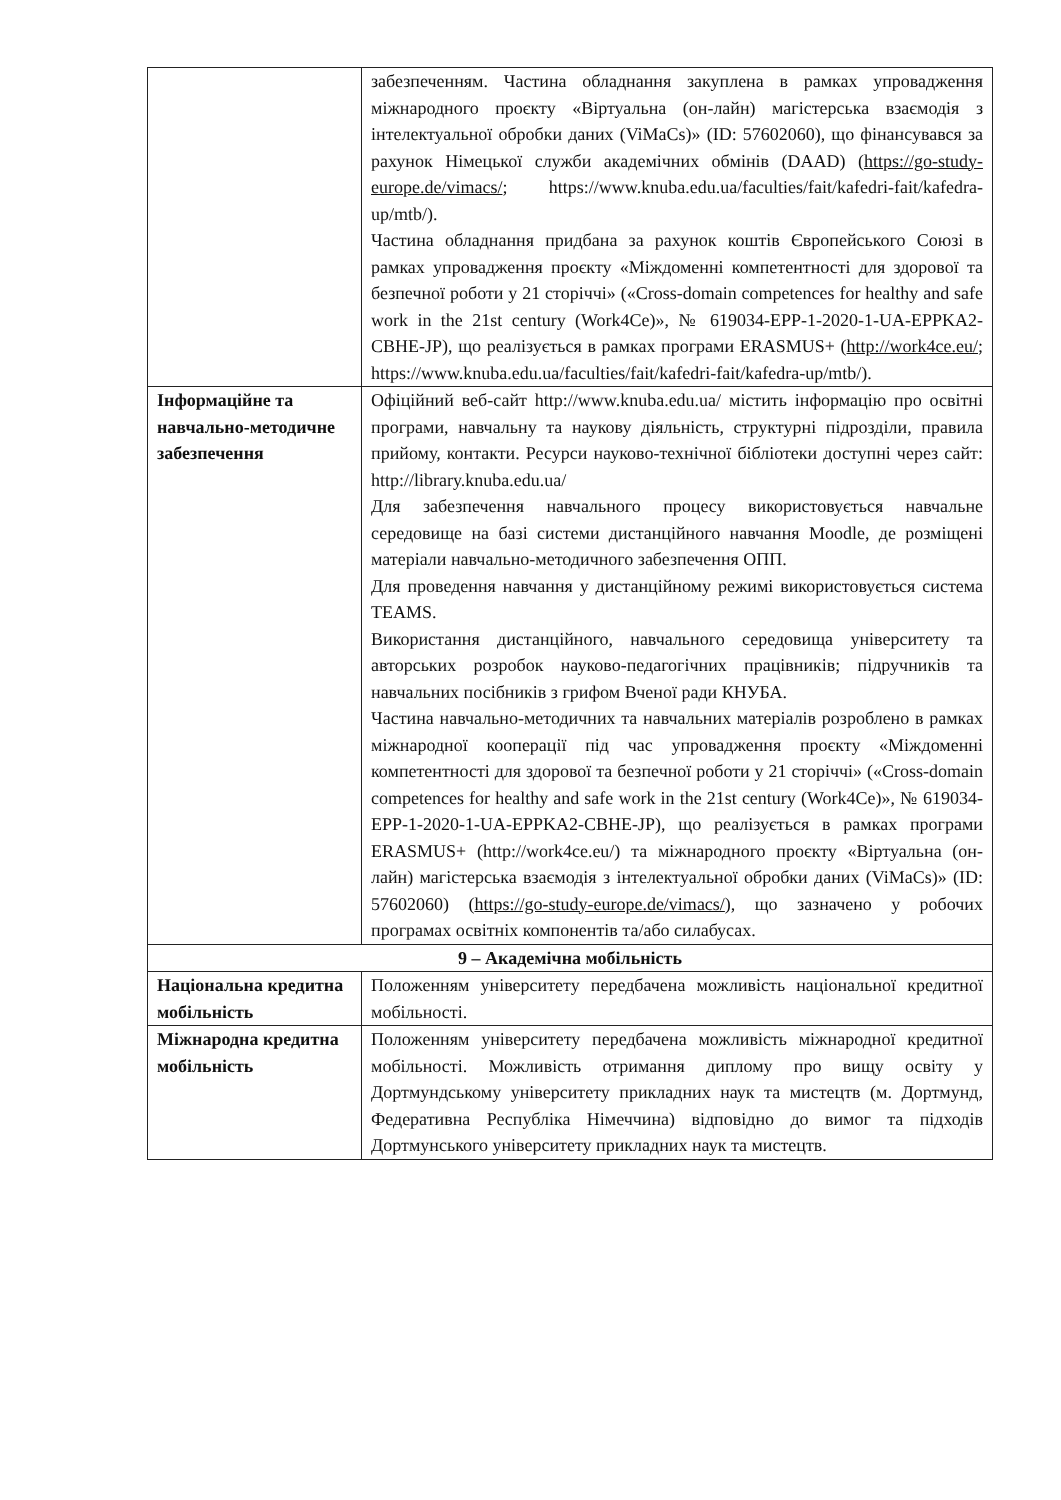| | забезпеченням. Частина обладнання закуплена в рамках упровадження міжнародного проєкту «Віртуальна (он-лайн) магістерська взаємодія з інтелектуальної обробки даних (ViMaCs)» (ID: 57602060), що фінансувався за рахунок Німецької служби академічних обмінів (DAAD) ( https://go-study-europe.de/vimacs/ ; https://www.knuba.edu.ua/faculties/fait/kafedri-fait/kafedra-up/mtb/). Частина обладнання придбана за рахунок коштів Європейського Союзі в рамках упровадження проєкту «Міждоменні компетентності для здорової та безпечної роботи у 21 сторіччі» («Cross-domain competences for healthy and safe work in the 21st century (Work4Ce)», № 619034-EPP-1-2020-1-UA-EPPKA2-CBHE-JP), що реалізується в рамках програми ERASMUS+ ( http://work4ce.eu/ ; https://www.knuba.edu.ua/faculties/fait/kafedri-fait/kafedra-up/mtb/). |
| Інформаційне та навчально-методичне забезпечення | Офіційний веб-сайт http://www.knuba.edu.ua/ містить інформацію про освітні програми, навчальну та наукову діяльність, структурні підрозділи, правила прийому, контакти. Ресурси науково-технічної бібліотеки доступні через сайт: http://library.knuba.edu.ua/ Для забезпечення навчального процесу використовується навчальне середовище на базі системи дистанційного навчання Moodle, де розміщені матеріали навчально-методичного забезпечення ОПП. Для проведення навчання у дистанційному режимі використовується система TEAMS. Використання дистанційного, навчального середовища університету та авторських розробок науково-педагогічних працівників; підручників та навчальних посібників з грифом Вченої ради КНУБА. Частина навчально-методичних та навчальних матеріалів розроблено в рамках міжнародної кооперації під час упровадження проєкту «Міждоменні компетентності для здорової та безпечної роботи у 21 сторіччі» («Cross-domain competences for healthy and safe work in the 21st century (Work4Ce)», № 619034-EPP-1-2020-1-UA-EPPKA2-CBHE-JP), що реалізується в рамках програми ERASMUS+ (http://work4ce.eu/) та міжнародного проєкту «Віртуальна (он-лайн) магістерська взаємодія з інтелектуальної обробки даних (ViMaCs)» (ID: 57602060) ( https://go-study-europe.de/vimacs/ ), що зазначено у робочих програмах освітніх компонентів та/або силабусах. |
| 9 – Академічна мобільність | |
| Національна кредитна мобільність | Положенням університету передбачена можливість національної кредитної мобільності. |
| Міжнародна кредитна мобільність | Положенням університету передбачена можливість міжнародної кредитної мобільності. Можливість отримання диплому про вищу освіту у Дортмундському університету прикладних наук та мистецтв (м. Дортмунд, Федеративна Республіка Німеччина) відповідно до вимог та підходів Дортмунського університету прикладних наук та мистецтв. |